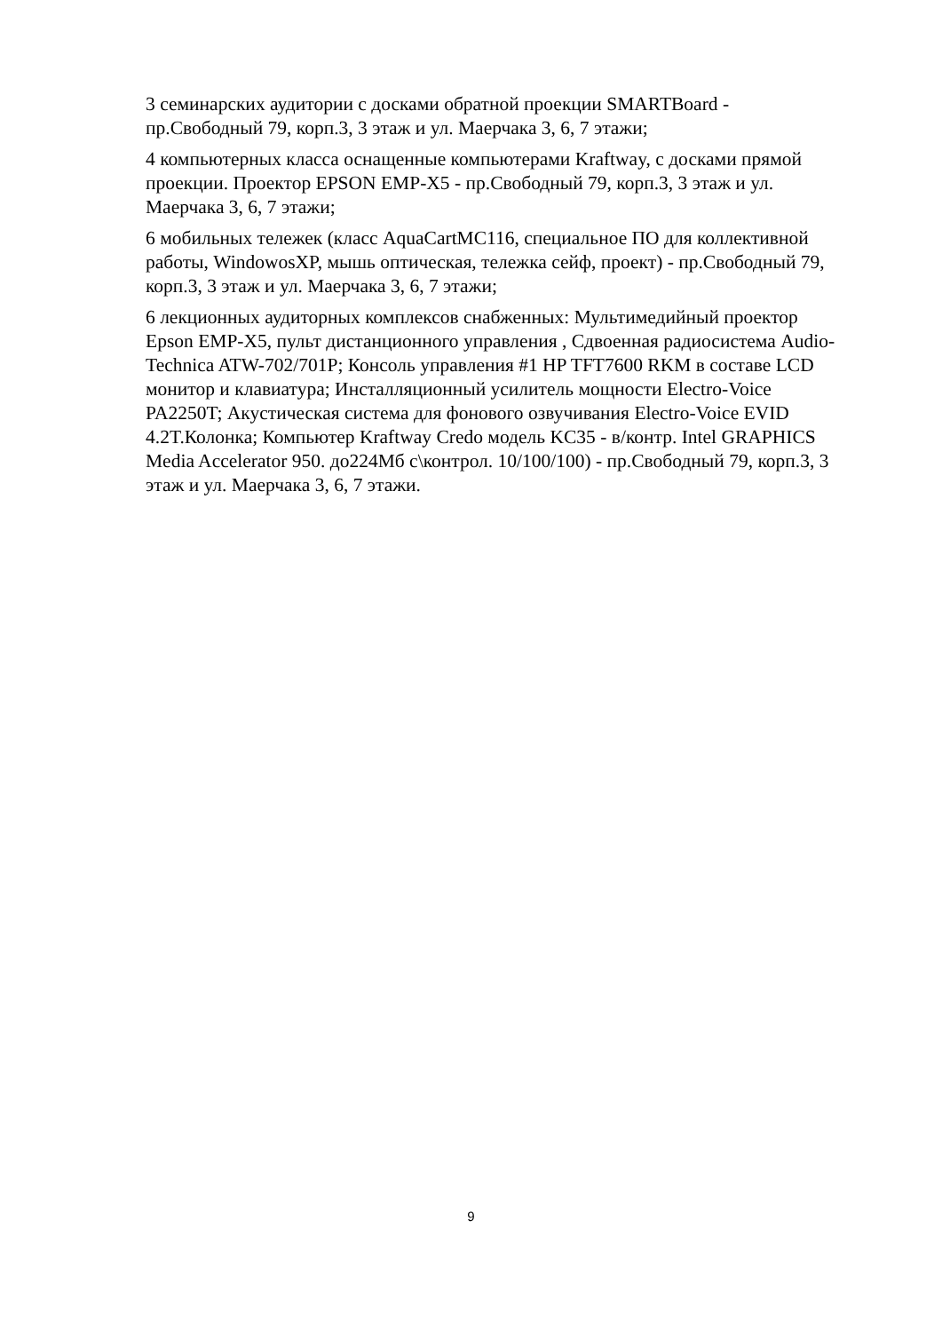3 семинарских аудитории с досками обратной проекции SMARTBoard - пр.Свободный 79, корп.3, 3 этаж и ул. Маерчака 3, 6, 7 этажи;
4 компьютерных класса оснащенные компьютерами Kraftway, с досками прямой проекции. Проектор EPSON EMP-X5 - пр.Свободный 79, корп.3, 3 этаж и ул. Маерчака 3, 6, 7 этажи;
6 мобильных тележек (класс AquaCartMC116, специальное ПО для коллективной работы, WindowosXP, мышь оптическая, тележка сейф, проект) - пр.Свободный 79, корп.3, 3 этаж и ул. Маерчака 3, 6, 7 этажи;
6 лекционных аудиторных комплексов снабженных: Мультимедийный проектор Epson EMP-X5, пульт дистанционного управления , Сдвоенная радиосистема Audio-Technica ATW-702/701P; Консоль управления #1 HP TFT7600 RKM в составе LCD монитор и клавиатура; Инсталляционный усилитель мощности Electro-Voice PA2250T; Акустическая система для фонового озвучивания Electro-Voice EVID 4.2T.Колонка; Компьютер Kraftway Credo модель KC35 - в/контр. Intel GRAPHICS Media Accelerator 950. до224Мб с\контрол. 10/100/100) - пр.Свободный 79, корп.3, 3 этаж и ул. Маерчака 3, 6, 7 этажи.
9